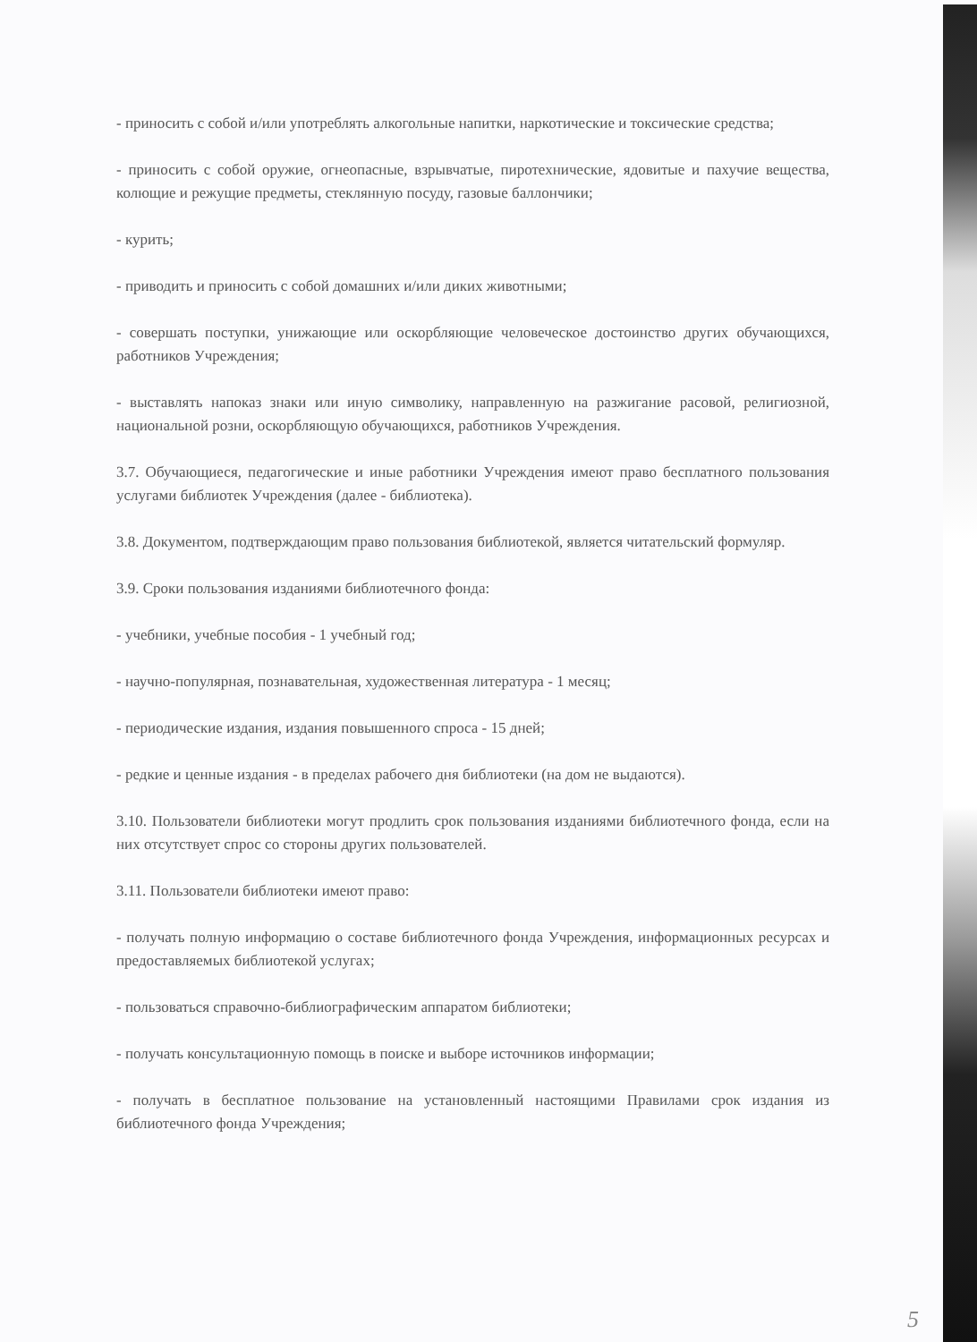- приносить с собой и/или употреблять алкогольные напитки, наркотические и токсические средства;
- приносить с собой оружие, огнеопасные, взрывчатые, пиротехнические, ядовитые и пахучие вещества, колющие и режущие предметы, стеклянную посуду, газовые баллончики;
- курить;
- приводить и приносить с собой домашних и/или диких животными;
- совершать поступки, унижающие или оскорбляющие человеческое достоинство других обучающихся, работников Учреждения;
- выставлять напоказ знаки или иную символику, направленную на разжигание расовой, религиозной, национальной розни, оскорбляющую обучающихся, работников Учреждения.
3.7. Обучающиеся, педагогические и иные работники Учреждения имеют право бесплатного пользования услугами библиотек Учреждения (далее - библиотека).
3.8. Документом, подтверждающим право пользования библиотекой, является читательский формуляр.
3.9. Сроки пользования изданиями библиотечного фонда:
- учебники, учебные пособия - 1 учебный год;
- научно-популярная, познавательная, художественная литература - 1 месяц;
- периодические издания, издания повышенного спроса - 15 дней;
- редкие и ценные издания - в пределах рабочего дня библиотеки (на дом не выдаются).
3.10. Пользователи библиотеки могут продлить срок пользования изданиями библиотечного фонда, если на них отсутствует спрос со стороны других пользователей.
3.11. Пользователи библиотеки имеют право:
- получать полную информацию о составе библиотечного фонда Учреждения, информационных ресурсах и предоставляемых библиотекой услугах;
- пользоваться справочно-библиографическим аппаратом библиотеки;
- получать консультационную помощь в поиске и выборе источников информации;
- получать в бесплатное пользование на установленный настоящими Правилами срок издания из библиотечного фонда Учреждения;
5